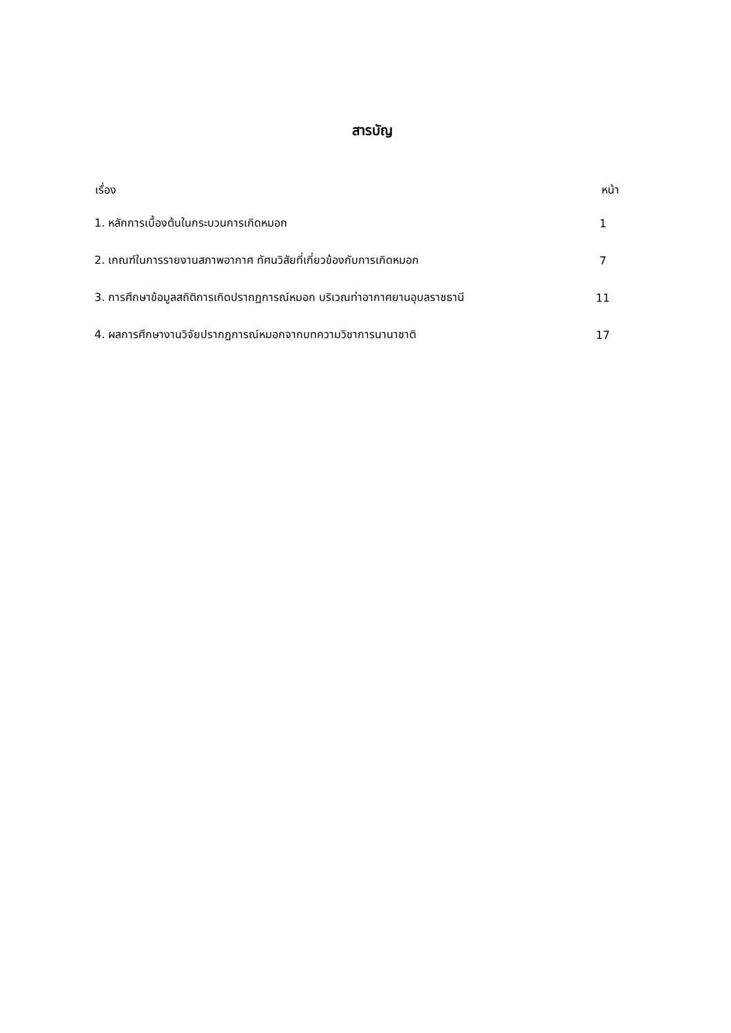สารบัญ
| เรื่อง | หน้า |
| --- | --- |
| 1. หลักการเบื้องต้นในกระบวนการเกิดหมอก | 1 |
| 2. เกณฑ์ในการรายงานสภาพอากาศ ทัศนวิสัยที่เกี่ยวข้องกับการเกิดหมอก | 7 |
| 3. การศึกษาข้อมูลสถิติการเกิดปรากฏการณ์หมอก บริเวณท่าอากาศยานอุบลราชธานี | 11 |
| 4. ผลการศึกษางานวิจัยปรากฏการณ์หมอกจากบทความวิชาการนานาชาติ | 17 |